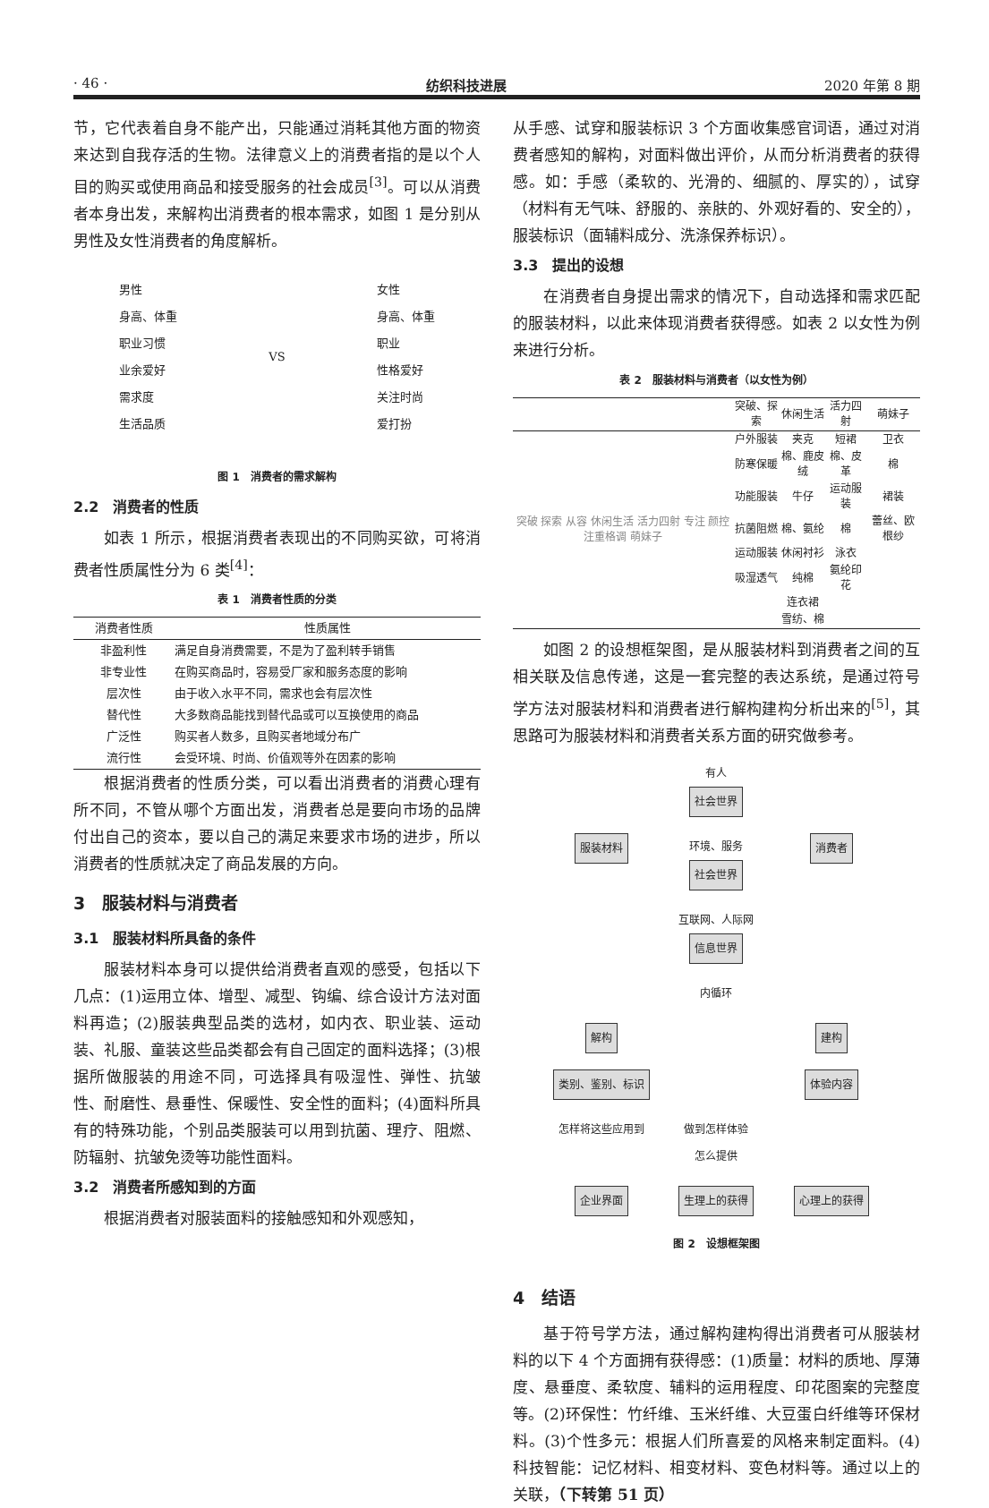· 46 · 纺织科技进展 2020 年第 8 期
节，它代表着自身不能产出，只能通过消耗其他方面的物资来达到自我存活的生物。法律意义上的消费者指的是以个人目的购买或使用商品和接受服务的社会成员<sup>[3]</sup>。可以从消费者本身出发，来解构出消费者的根本需求，如图 1 是分别从男性及女性消费者的角度解析。
男性
身高、体重
职业习惯
业余爱好
需求度
生活品质
VS
女性
身高、体重
职业
性格爱好
关注时尚
爱打扮
图 1　消费者的需求解构
2.2　消费者的性质
如表 1 所示，根据消费者表现出的不同购买欲，可将消费者性质属性分为 6 类<sup>[4]</sup>：
表 1　消费者性质的分类
| 消费者性质 | 性质属性 |
| --- | --- |
| 非盈利性 | 满足自身消费需要，不是为了盈利转手销售 |
| 非专业性 | 在购买商品时，容易受厂家和服务态度的影响 |
| 层次性 | 由于收入水平不同，需求也会有层次性 |
| 替代性 | 大多数商品能找到替代品或可以互换使用的商品 |
| 广泛性 | 购买者人数多，且购买者地域分布广 |
| 流行性 | 会受环境、时尚、价值观等外在因素的影响 |
根据消费者的性质分类，可以看出消费者的消费心理有所不同，不管从哪个方面出发，消费者总是要向市场的品牌付出自己的资本，要以自己的满足来要求市场的进步，所以消费者的性质就决定了商品发展的方向。
3　服装材料与消费者
3.1　服装材料所具备的条件
服装材料本身可以提供给消费者直观的感受，包括以下几点：(1)运用立体、增型、减型、钩编、综合设计方法对面料再造；(2)服装典型品类的选材，如内衣、职业装、运动装、礼服、童装这些品类都会有自己固定的面料选择；(3)根据所做服装的用途不同，可选择具有吸湿性、弹性、抗皱性、耐磨性、悬垂性、保暖性、安全性的面料；(4)面料所具有的特殊功能，个别品类服装可以用到抗菌、理疗、阻燃、防辐射、抗皱免烫等功能性面料。
3.2　消费者所感知到的方面
根据消费者对服装面料的接触感知和外观感知，
从手感、试穿和服装标识 3 个方面收集感官词语，通过对消费者感知的解构，对面料做出评价，从而分析消费者的获得感。如：手感（柔软的、光滑的、细腻的、厚实的），试穿（材料有无气味、舒服的、亲肤的、外观好看的、安全的），服装标识（面辅料成分、洗涤保养标识）。
3.3　提出的设想
在消费者自身提出需求的情况下，自动选择和需求匹配的服装材料，以此来体现消费者获得感。如表 2 以女性为例来进行分析。
表 2　服装材料与消费者（以女性为例）
| | 突破、探索 | 休闲生活 | 活力四射 | 萌妹子 |
| --- | --- | --- | --- | --- |
| 突破 探索 从容 休闲生活 活力四射 专注 颜控 注重格调 萌妹子 | 户外服装 | 夹克 | 短裙 | 卫衣 |
| | 防寒保暖 | 棉、鹿皮绒 | 棉、皮革 | 棉 |
| | 功能服装 | 牛仔 | 运动服装 | 裙装 |
| | 抗菌阻燃 | 棉、氨纶 | 棉 | 蕾丝、欧根纱 |
| | 运动服装 | 休闲衬衫 | 泳衣 | |
| | 吸湿透气 | 纯棉 | 氨纶印花 | |
| | | 连衣裙 | | |
| | | 雪纺、棉 | | |
如图 2 的设想框架图，是从服装材料到消费者之间的互相关联及信息传递，这是一套完整的表达系统，是通过符号学方法对服装材料和消费者进行解构建构分析出来的<sup>[5]</sup>，其思路可为服装材料和消费者关系方面的研究做参考。
有人
社会世界
服装材料
环境、服务
社会世界
消费者
互联网、人际网
信息世界
内循环
解构
建构
类别、鉴别、标识
体验内容
怎样将这些应用到
做到怎样体验
怎么提供
企业界面
生理上的获得
心理上的获得
图 2　设想框架图
4　结语
基于符号学方法，通过解构建构得出消费者可从服装材料的以下 4 个方面拥有获得感：(1)质量：材料的质地、厚薄度、悬垂度、柔软度、辅料的运用程度、印花图案的完整度等。(2)环保性：竹纤维、玉米纤维、大豆蛋白纤维等环保材料。(3)个性多元：根据人们所喜爱的风格来制定面料。(4)科技智能：记忆材料、相变材料、变色材料等。通过以上的关联，（下转第 51 页）